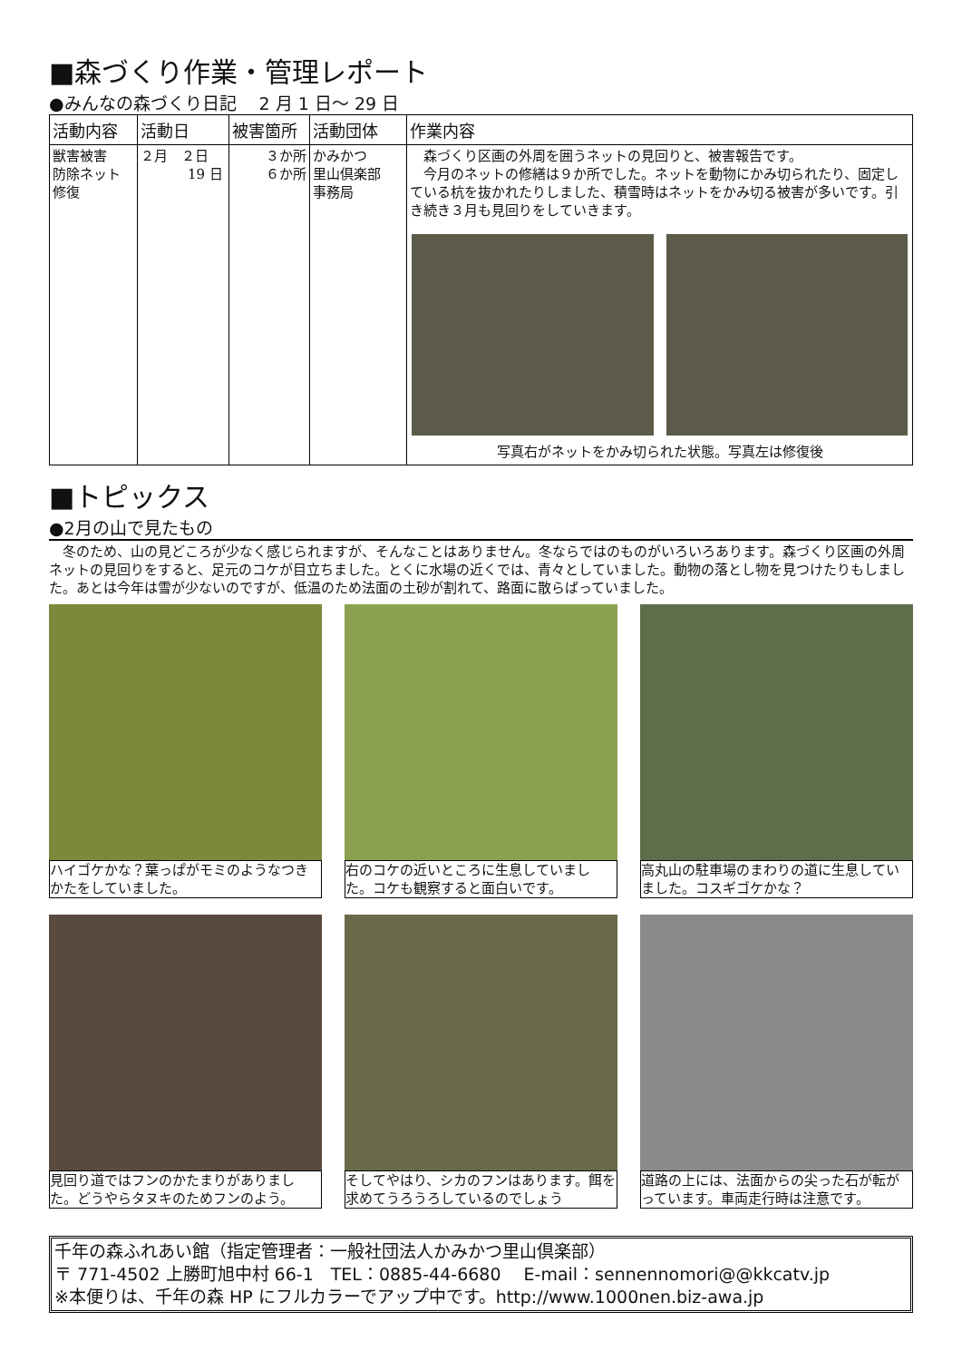■森づくり作業・管理レポート
●みんなの森づくり日記　 2 月 1 日～ 29 日
| 活動内容 | 活動日 | 被害箇所 | 活動団体 | 作業内容 |
| --- | --- | --- | --- | --- |
| 獣害被害 防除ネット 修復 | ２月 ２日 19 日 | ３か所 ６か所 | かみかつ 里山倶楽部 事務局 | 森づくり区画の外周を囲うネットの見回りと、被害報告です。 今月のネットの修繕は９か所でした。ネットを動物にかみ切られたり、固定している杭を抜かれたりしました、積雪時はネットをかみ切る被害が多いです。引き続き３月も見回りをしていきます。 写真右がネットをかみ切られた状態。写真左は修復後 |
■トピックス
●2月の山で見たもの
冬のため、山の見どころが少なく感じられますが、そんなことはありません。冬ならではのものがいろいろあります。森づくり区画の外周ネットの見回りをすると、足元のコケが目立ちました。とくに水場の近くでは、青々としていました。動物の落とし物を見つけたりもしました。あとは今年は雪が少ないのですが、低温のため法面の土砂が割れて、路面に散らばっていました。
ハイゴケかな？葉っぱがモミのようなつきかたをしていました。
右のコケの近いところに生息していました。コケも観察すると面白いです。
高丸山の駐車場のまわりの道に生息していました。コスギゴケかな？
見回り道ではフンのかたまりがありました。どうやらタヌキのためフンのよう。
そしてやはり、シカのフンはあります。餌を求めてうろうろしているのでしょう
道路の上には、法面からの尖った石が転がっています。車両走行時は注意です。
千年の森ふれあい館（指定管理者：一般社団法人かみかつ里山倶楽部）
〒 771-4502 上勝町旭中村 66-1　TEL：0885-44-6680　 E-mail：sennennomori@@kkcatv.jp
※本便りは、千年の森 HP にフルカラーでアップ中です。http://www.1000nen.biz-awa.jp